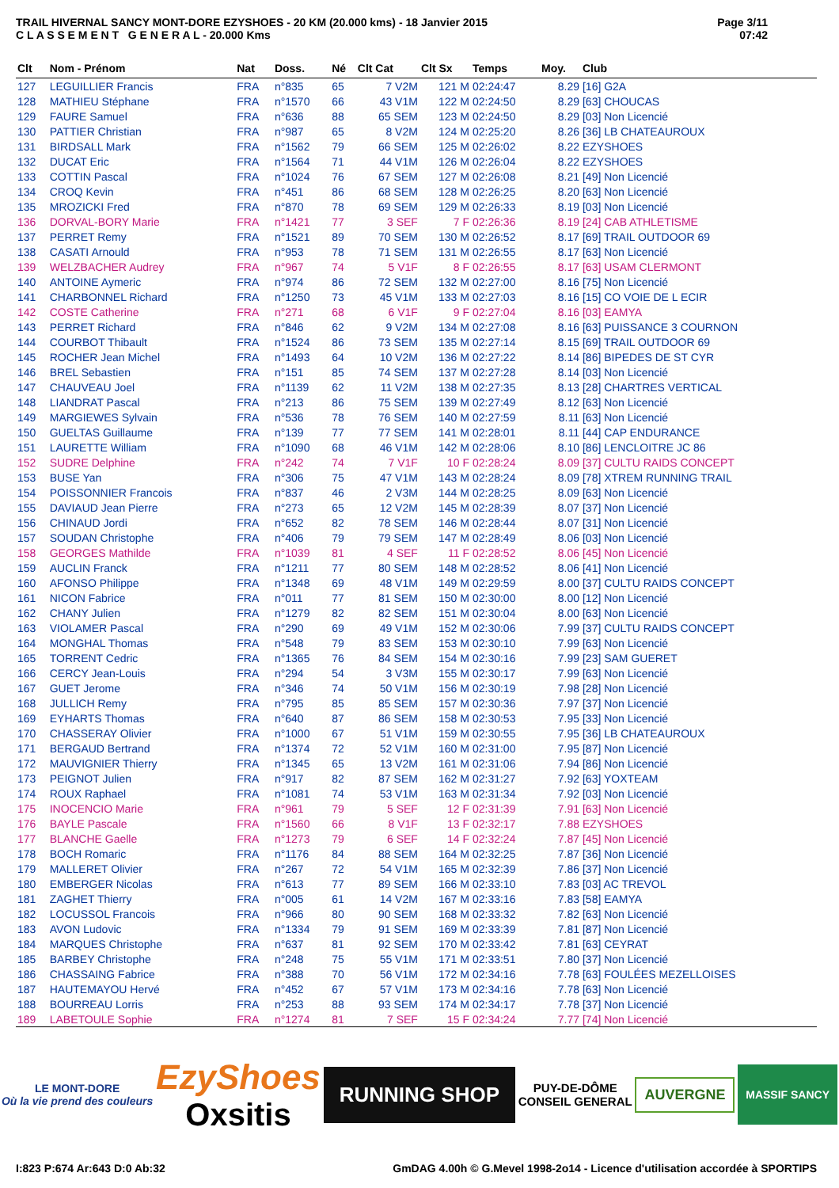TRAIL HIVERNAL SANCY MONT-DORE EZYSHOES - 20 KM (20.000 kms) - 18 Janvier 2015
C L A S S E M E N T G E N E R A L - 20.000 Kms
Page 3/11
07:42
| Clt | Nom - Prénom | Nat | Doss. | Né | Clt Cat | Clt Sx | Temps | Moy. | Club |
| --- | --- | --- | --- | --- | --- | --- | --- | --- | --- |
| 127 | LEGUILLIER Francis | FRA | n°835 | 65 | 7 V2M | 121 M | 02:24:47 | 8.29 | [16] G2A |
| 128 | MATHIEU Stéphane | FRA | n°1570 | 66 | 43 V1M | 122 M | 02:24:50 | 8.29 | [63] CHOUCAS |
| 129 | FAURE Samuel | FRA | n°636 | 88 | 65 SEM | 123 M | 02:24:50 | 8.29 | [03] Non Licencié |
| 130 | PATTIER Christian | FRA | n°987 | 65 | 8 V2M | 124 M | 02:25:20 | 8.26 | [36] LB CHATEAUROUX |
| 131 | BIRDSALL Mark | FRA | n°1562 | 79 | 66 SEM | 125 M | 02:26:02 | 8.22 | EZYSHOES |
| 132 | DUCAT Eric | FRA | n°1564 | 71 | 44 V1M | 126 M | 02:26:04 | 8.22 | EZYSHOES |
| 133 | COTTIN Pascal | FRA | n°1024 | 76 | 67 SEM | 127 M | 02:26:08 | 8.21 | [49] Non Licencié |
| 134 | CROQ Kevin | FRA | n°451 | 86 | 68 SEM | 128 M | 02:26:25 | 8.20 | [63] Non Licencié |
| 135 | MROZICKI Fred | FRA | n°870 | 78 | 69 SEM | 129 M | 02:26:33 | 8.19 | [03] Non Licencié |
| 136 | DORVAL-BORY Marie | FRA | n°1421 | 77 | 3 SEF | 7 F | 02:26:36 | 8.19 | [24] CAB ATHLETISME |
| 137 | PERRET Remy | FRA | n°1521 | 89 | 70 SEM | 130 M | 02:26:52 | 8.17 | [69] TRAIL OUTDOOR 69 |
| 138 | CASATI Arnould | FRA | n°953 | 78 | 71 SEM | 131 M | 02:26:55 | 8.17 | [63] Non Licencié |
| 139 | WELZBACHER Audrey | FRA | n°967 | 74 | 5 V1F | 8 F | 02:26:55 | 8.17 | [63] USAM CLERMONT |
| 140 | ANTOINE Aymeric | FRA | n°974 | 86 | 72 SEM | 132 M | 02:27:00 | 8.16 | [75] Non Licencié |
| 141 | CHARBONNEL Richard | FRA | n°1250 | 73 | 45 V1M | 133 M | 02:27:03 | 8.16 | [15] CO VOIE DE L ECIR |
| 142 | COSTE Catherine | FRA | n°271 | 68 | 6 V1F | 9 F | 02:27:04 | 8.16 | [03] EAMYA |
| 143 | PERRET Richard | FRA | n°846 | 62 | 9 V2M | 134 M | 02:27:08 | 8.16 | [63] PUISSANCE 3 COURNON |
| 144 | COURBOT Thibault | FRA | n°1524 | 86 | 73 SEM | 135 M | 02:27:14 | 8.15 | [69] TRAIL OUTDOOR 69 |
| 145 | ROCHER Jean Michel | FRA | n°1493 | 64 | 10 V2M | 136 M | 02:27:22 | 8.14 | [86] BIPEDES DE ST CYR |
| 146 | BREL Sebastien | FRA | n°151 | 85 | 74 SEM | 137 M | 02:27:28 | 8.14 | [03] Non Licencié |
| 147 | CHAUVEAU Joel | FRA | n°1139 | 62 | 11 V2M | 138 M | 02:27:35 | 8.13 | [28] CHARTRES VERTICAL |
| 148 | LIANDRAT Pascal | FRA | n°213 | 86 | 75 SEM | 139 M | 02:27:49 | 8.12 | [63] Non Licencié |
| 149 | MARGIEWES Sylvain | FRA | n°536 | 78 | 76 SEM | 140 M | 02:27:59 | 8.11 | [63] Non Licencié |
| 150 | GUELTAS Guillaume | FRA | n°139 | 77 | 77 SEM | 141 M | 02:28:01 | 8.11 | [44] CAP ENDURANCE |
| 151 | LAURETTE William | FRA | n°1090 | 68 | 46 V1M | 142 M | 02:28:06 | 8.10 | [86] LENCLOITRE JC 86 |
| 152 | SUDRE Delphine | FRA | n°242 | 74 | 7 V1F | 10 F | 02:28:24 | 8.09 | [37] CULTU RAIDS CONCEPT |
| 153 | BUSE Yan | FRA | n°306 | 75 | 47 V1M | 143 M | 02:28:24 | 8.09 | [78] XTREM RUNNING TRAIL |
| 154 | POISSONNIER Francois | FRA | n°837 | 46 | 2 V3M | 144 M | 02:28:25 | 8.09 | [63] Non Licencié |
| 155 | DAVIAUD Jean Pierre | FRA | n°273 | 65 | 12 V2M | 145 M | 02:28:39 | 8.07 | [37] Non Licencié |
| 156 | CHINAUD Jordi | FRA | n°652 | 82 | 78 SEM | 146 M | 02:28:44 | 8.07 | [31] Non Licencié |
| 157 | SOUDAN Christophe | FRA | n°406 | 79 | 79 SEM | 147 M | 02:28:49 | 8.06 | [03] Non Licencié |
| 158 | GEORGES Mathilde | FRA | n°1039 | 81 | 4 SEF | 11 F | 02:28:52 | 8.06 | [45] Non Licencié |
| 159 | AUCLIN Franck | FRA | n°1211 | 77 | 80 SEM | 148 M | 02:28:52 | 8.06 | [41] Non Licencié |
| 160 | AFONSO Philippe | FRA | n°1348 | 69 | 48 V1M | 149 M | 02:29:59 | 8.00 | [37] CULTU RAIDS CONCEPT |
| 161 | NICON Fabrice | FRA | n°011 | 77 | 81 SEM | 150 M | 02:30:00 | 8.00 | [12] Non Licencié |
| 162 | CHANY Julien | FRA | n°1279 | 82 | 82 SEM | 151 M | 02:30:04 | 8.00 | [63] Non Licencié |
| 163 | VIOLAMER Pascal | FRA | n°290 | 69 | 49 V1M | 152 M | 02:30:06 | 7.99 | [37] CULTU RAIDS CONCEPT |
| 164 | MONGHAL Thomas | FRA | n°548 | 79 | 83 SEM | 153 M | 02:30:10 | 7.99 | [63] Non Licencié |
| 165 | TORRENT Cedric | FRA | n°1365 | 76 | 84 SEM | 154 M | 02:30:16 | 7.99 | [23] SAM GUERET |
| 166 | CERCY Jean-Louis | FRA | n°294 | 54 | 3 V3M | 155 M | 02:30:17 | 7.99 | [63] Non Licencié |
| 167 | GUET Jerome | FRA | n°346 | 74 | 50 V1M | 156 M | 02:30:19 | 7.98 | [28] Non Licencié |
| 168 | JULLICH Remy | FRA | n°795 | 85 | 85 SEM | 157 M | 02:30:36 | 7.97 | [37] Non Licencié |
| 169 | EYHARTS Thomas | FRA | n°640 | 87 | 86 SEM | 158 M | 02:30:53 | 7.95 | [33] Non Licencié |
| 170 | CHASSERAY Olivier | FRA | n°1000 | 67 | 51 V1M | 159 M | 02:30:55 | 7.95 | [36] LB CHATEAUROUX |
| 171 | BERGAUD Bertrand | FRA | n°1374 | 72 | 52 V1M | 160 M | 02:31:00 | 7.95 | [87] Non Licencié |
| 172 | MAUVIGNIER Thierry | FRA | n°1345 | 65 | 13 V2M | 161 M | 02:31:06 | 7.94 | [86] Non Licencié |
| 173 | PEIGNOT Julien | FRA | n°917 | 82 | 87 SEM | 162 M | 02:31:27 | 7.92 | [63] YOXTEAM |
| 174 | ROUX Raphael | FRA | n°1081 | 74 | 53 V1M | 163 M | 02:31:34 | 7.92 | [03] Non Licencié |
| 175 | INOCENCIO Marie | FRA | n°961 | 79 | 5 SEF | 12 F | 02:31:39 | 7.91 | [63] Non Licencié |
| 176 | BAYLE Pascale | FRA | n°1560 | 66 | 8 V1F | 13 F | 02:32:17 | 7.88 | EZYSHOES |
| 177 | BLANCHE Gaelle | FRA | n°1273 | 79 | 6 SEF | 14 F | 02:32:24 | 7.87 | [45] Non Licencié |
| 178 | BOCH Romaric | FRA | n°1176 | 84 | 88 SEM | 164 M | 02:32:25 | 7.87 | [36] Non Licencié |
| 179 | MALLERET Olivier | FRA | n°267 | 72 | 54 V1M | 165 M | 02:32:39 | 7.86 | [37] Non Licencié |
| 180 | EMBERGER Nicolas | FRA | n°613 | 77 | 89 SEM | 166 M | 02:33:10 | 7.83 | [03] AC TREVOL |
| 181 | ZAGHET Thierry | FRA | n°005 | 61 | 14 V2M | 167 M | 02:33:16 | 7.83 | [58] EAMYA |
| 182 | LOCUSSOL Francois | FRA | n°966 | 80 | 90 SEM | 168 M | 02:33:32 | 7.82 | [63] Non Licencié |
| 183 | AVON Ludovic | FRA | n°1334 | 79 | 91 SEM | 169 M | 02:33:39 | 7.81 | [87] Non Licencié |
| 184 | MARQUES Christophe | FRA | n°637 | 81 | 92 SEM | 170 M | 02:33:42 | 7.81 | [63] CEYRAT |
| 185 | BARBEY Christophe | FRA | n°248 | 75 | 55 V1M | 171 M | 02:33:51 | 7.80 | [37] Non Licencié |
| 186 | CHASSAING Fabrice | FRA | n°388 | 70 | 56 V1M | 172 M | 02:34:16 | 7.78 | [63] FOULÉES MEZELLOISES |
| 187 | HAUTEMAYOU Hervé | FRA | n°452 | 67 | 57 V1M | 173 M | 02:34:16 | 7.78 | [63] Non Licencié |
| 188 | BOURREAU Lorris | FRA | n°253 | 88 | 93 SEM | 174 M | 02:34:17 | 7.78 | [37] Non Licencié |
| 189 | LABETOULE Sophie | FRA | n°1274 | 81 | 7 SEF | 15 F | 02:34:24 | 7.77 | [74] Non Licencié |
LE MONT-DORE
Où la vie prend des couleurs
EzyShoes
Oxsitis
RUNNING SHOP
PUY-DE-DÔME
CONSEIL GENERAL
AUVERGNE
MASSIF SANCY
I:823 P:674 Ar:643 D:0 Ab:32 GmDAG 4.00h © G.Mevel 1998-2o14 - Licence d'utilisation accordée à SPORTIPS